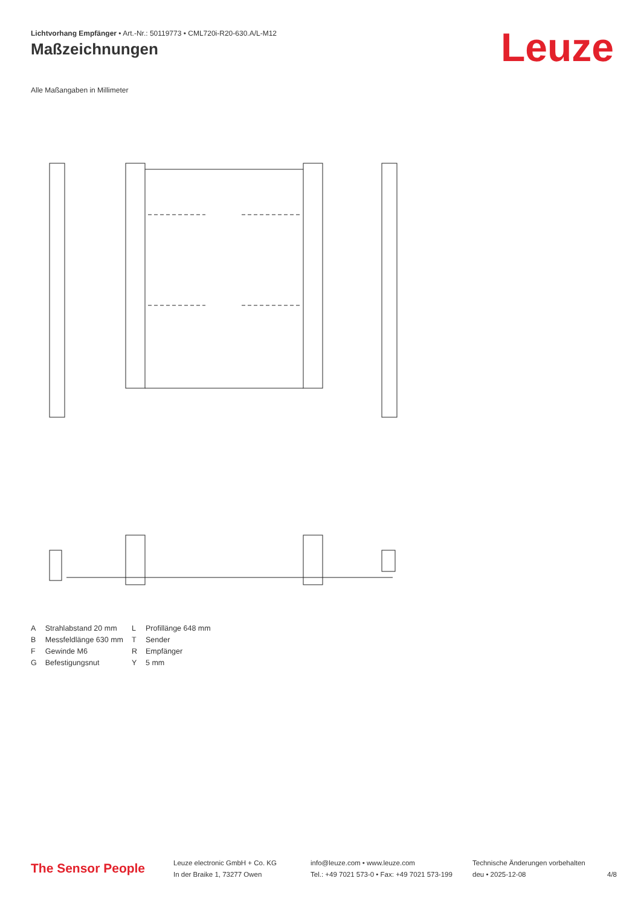Lichtvorhang Empfänger • Art.-Nr.: 50119773 • CML720i-R20-630.A/L-M12
Maßzeichnungen Leuze
Alle Maßangaben in Millimeter
| A | Strahlabstand 20 mm | L | Profillänge 648 mm |
| B | Messfeldlänge 630 mm | T | Sender |
| F | Gewinde M6 | R | Empfänger |
| G | Befestigungsnut | Y | 5 mm |
The Sensor People
Leuze electronic GmbH + Co. KG
In der Braike 1, 73277 Owen
info@leuze.com • www.leuze.com
Tel.: +49 7021 573-0 • Fax: +49 7021 573-199
Technische Änderungen vorbehalten
deu • 2025-12-08
4/8